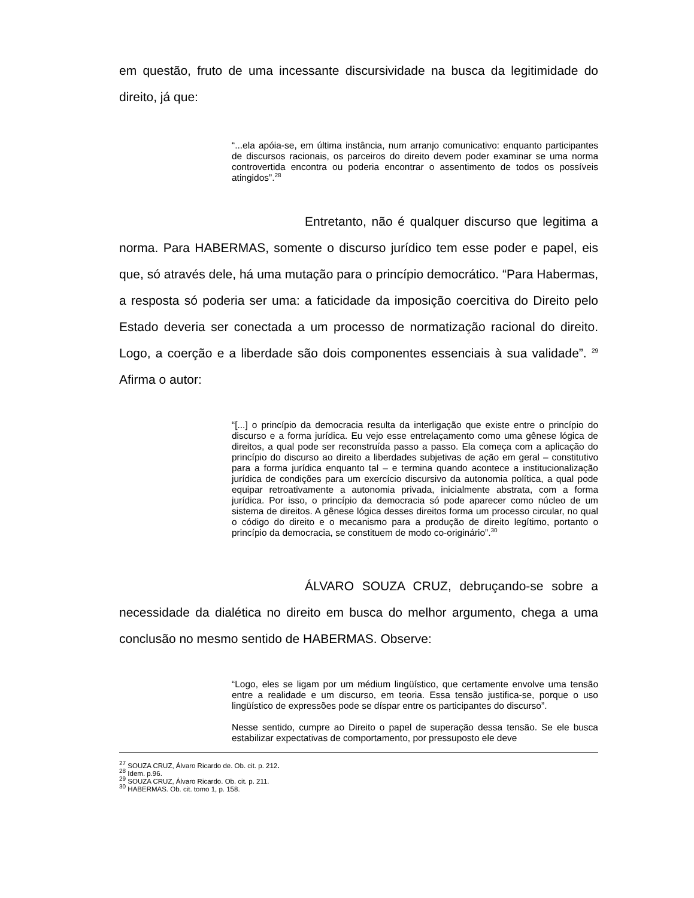em questão, fruto de uma incessante discursividade na busca da legitimidade do direito, já que:
“...ela apóia-se, em última instância, num arranjo comunicativo: enquanto participantes de discursos racionais, os parceiros do direito devem poder examinar se uma norma controvertida encontra ou poderia encontrar o assentimento de todos os possíveis atingidos”.<sup>28</sup>
Entretanto, não é qualquer discurso que legitima a norma. Para HABERMAS, somente o discurso jurídico tem esse poder e papel, eis que, só através dele, há uma mutação para o princípio democrático. “Para Habermas, a resposta só poderia ser uma: a faticidade da imposição coercitiva do Direito pelo Estado deveria ser conectada a um processo de normatização racional do direito. Logo, a coerção e a liberdade são dois componentes essenciais à sua validade”. <sup>29</sup> Afirma o autor:
“[...] o princípio da democracia resulta da interligação que existe entre o princípio do discurso e a forma jurídica. Eu vejo esse entrelaçamento como uma gênese lógica de direitos, a qual pode ser reconstruída passo a passo. Ela começa com a aplicação do princípio do discurso ao direito a liberdades subjetivas de ação em geral – constitutivo para a forma jurídica enquanto tal – e termina quando acontece a institucionalização jurídica de condições para um exercício discursivo da autonomia política, a qual pode equipar retroativamente a autonomia privada, inicialmente abstrata, com a forma jurídica. Por isso, o princípio da democracia só pode aparecer como núcleo de um sistema de direitos. A gênese lógica desses direitos forma um processo circular, no qual o código do direito e o mecanismo para a produção de direito legítimo, portanto o princípio da democracia, se constituem de modo co-originário”.<sup>30</sup>
ÁLVARO SOUZA CRUZ, debruçando-se sobre a necessidade da dialética no direito em busca do melhor argumento, chega a uma conclusão no mesmo sentido de HABERMAS. Observe:
“Logo, eles se ligam por um médium lingüístico, que certamente envolve uma tensão entre a realidade e um discurso, em teoria. Essa tensão justifica-se, porque o uso lingüístico de expressões pode se díspar entre os participantes do discurso”.
Nesse sentido, cumpre ao Direito o papel de superação dessa tensão. Se ele busca estabilizar expectativas de comportamento, por pressuposto ele deve
<sup>27</sup> SOUZA CRUZ, Álvaro Ricardo de. Ob. cit. p. 212.
<sup>28</sup> Idem. p.96.
<sup>29</sup> SOUZA CRUZ, Álvaro Ricardo. Ob. cit. p. 211.
<sup>30</sup> HABERMAS. Ob. cit. tomo 1, p. 158.